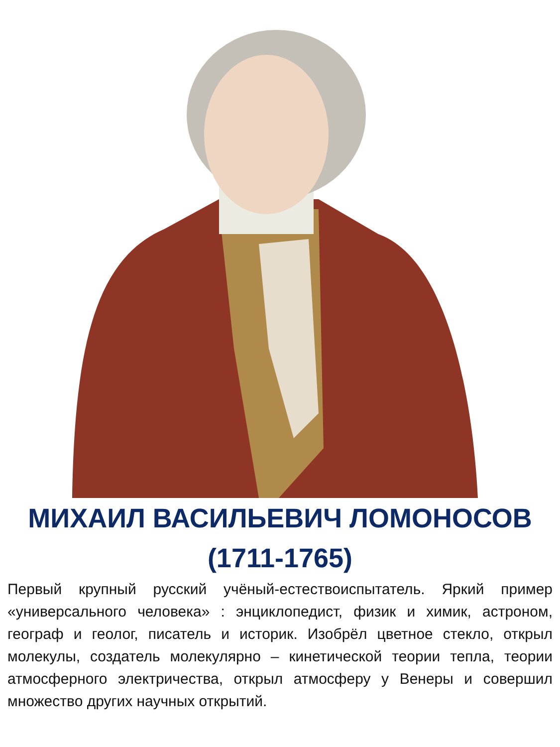МИХАИЛ ВАСИЛЬЕВИЧ ЛОМОНОСОВ
(1711-1765)
Первый крупный русский учёный-естествоиспытатель. Яркий пример «универсального человека» : энциклопедист, физик и химик, астроном, географ и геолог, писатель и историк. Изобрёл цветное стекло, открыл молекулы, создатель молекулярно – кинетической теории тепла, теории атмосферного электричества, открыл атмосферу у Венеры и совершил множество других научных открытий.